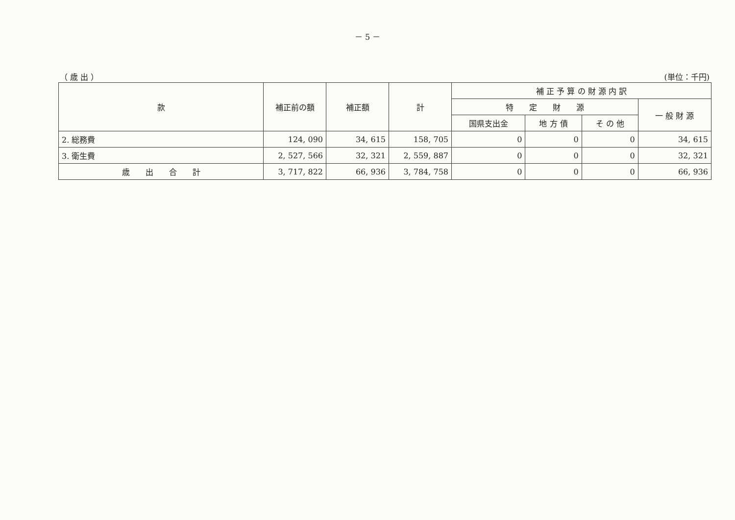－ 5 －
（ 歳 出 ） (単位：千円)
| 款 | 補正前の額 | 補正額 | 計 | 補 正 予 算 の 財 源 内 訳 | | | |
| --- | --- | --- | --- | --- | --- | --- | --- |
| | | | | 特 定 財 源 | | | 一 般 財 源 |
| | | | | 国県支出金 | 地 方 債 | そ の 他 | |
| 2. 総務費 | 124, 090 | 34, 615 | 158, 705 | 0 | 0 | 0 | 34, 615 |
| 3. 衛生費 | 2, 527, 566 | 32, 321 | 2, 559, 887 | 0 | 0 | 0 | 32, 321 |
| 歳 出 合 計 | 3, 717, 822 | 66, 936 | 3, 784, 758 | 0 | 0 | 0 | 66, 936 |